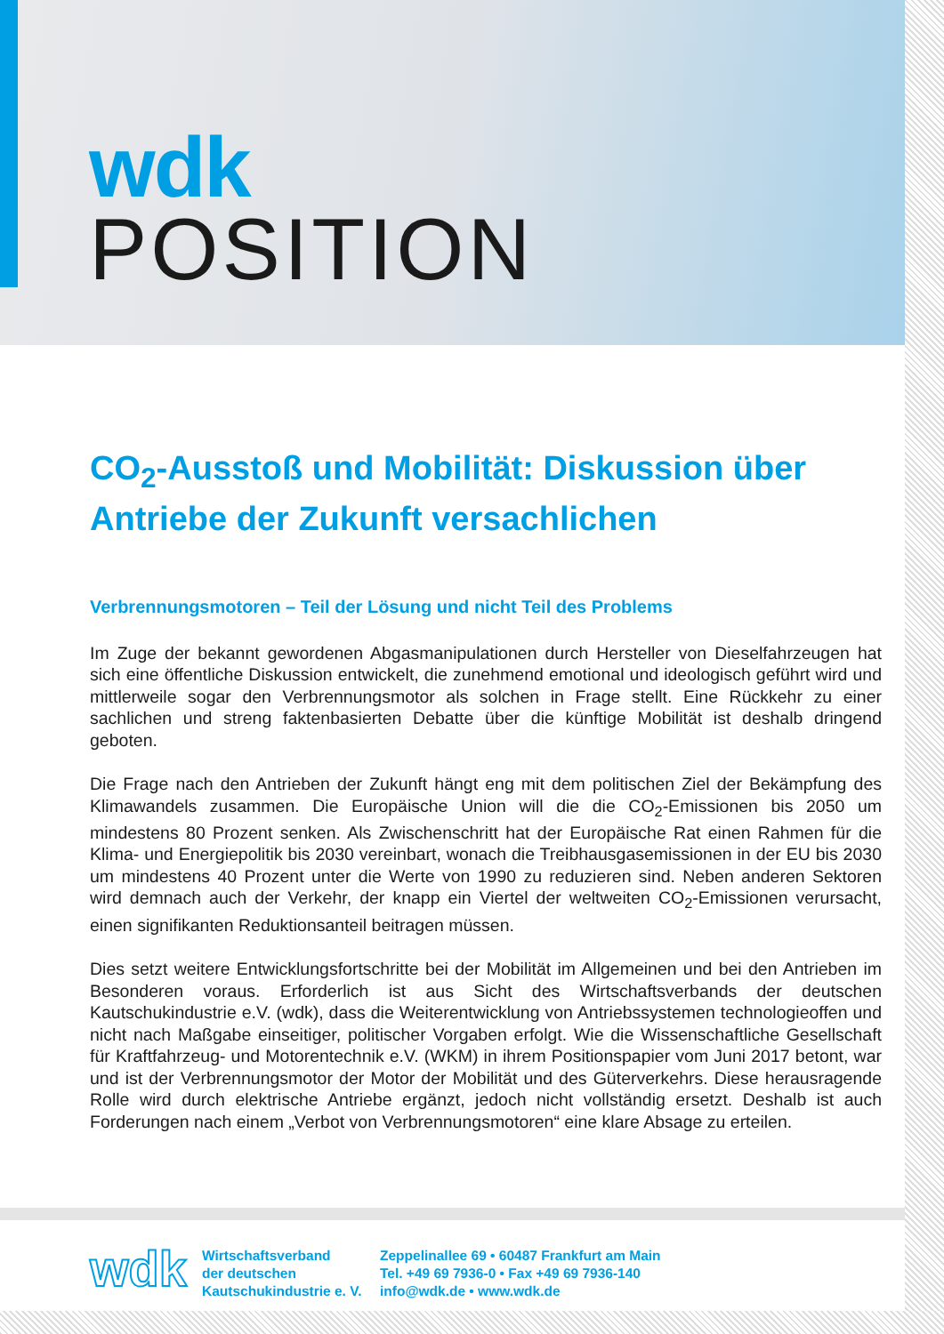wdk
POSITION
CO<sub>2</sub>-Ausstoß und Mobilität: Diskussion über Antriebe der Zukunft versachlichen
Verbrennungsmotoren – Teil der Lösung und nicht Teil des Problems
Im Zuge der bekannt gewordenen Abgasmanipulationen durch Hersteller von Dieselfahrzeugen hat sich eine öffentliche Diskussion entwickelt, die zunehmend emotional und ideologisch ge­führt wird und mittlerweile sogar den Verbrennungsmotor als solchen in Frage stellt. Eine Rück­kehr zu einer sachlichen und streng faktenbasierten Debatte über die künftige Mobilität ist des­halb dringend geboten.
Die Frage nach den Antrieben der Zukunft hängt eng mit dem politischen Ziel der Bekämpfung des Klimawandels zusammen. Die Europäische Union will die die CO<sub>2</sub>-Emissionen bis 2050 um mindestens 80 Prozent senken. Als Zwischenschritt hat der Europäische Rat einen Rahmen für die Klima- und Energiepolitik bis 2030 vereinbart, wonach die Treibhausgasemissionen in der EU bis 2030 um mindestens 40 Prozent unter die Werte von 1990 zu reduzieren sind. Neben anderen Sektoren wird demnach auch der Verkehr, der knapp ein Viertel der weltweiten CO<sub>2</sub>-Emissionen verursacht, einen signifikanten Reduktionsanteil beitragen müssen.
Dies setzt weitere Entwicklungsfortschritte bei der Mobilität im Allgemeinen und bei den Antrie­ben im Besonderen voraus. Erforderlich ist aus Sicht des Wirtschaftsverbands der deutschen Kautschukindustrie e.V. (wdk), dass die Weiterentwicklung von Antriebssystemen technologie­offen und nicht nach Maßgabe einseitiger, politischer Vorgaben erfolgt. Wie die Wissenschaft­liche Gesellschaft für Kraftfahrzeug- und Motorentechnik e.V. (WKM) in ihrem Positionspapier vom Juni 2017 betont, war und ist der Verbrennungsmotor der Motor der Mobilität und des Güterverkehrs. Diese herausragende Rolle wird durch elektrische Antriebe ergänzt, jedoch nicht vollständig ersetzt. Deshalb ist auch Forderungen nach einem „Verbot von Verbrennungs­motoren“ eine klare Absage zu erteilen.
wdk
Wirtschaftsverband
der deutschen
Kautschukindustrie e. V.
Zeppelinallee 69 • 60487 Frankfurt am Main
Tel. +49 69 7936-0 • Fax +49 69 7936-140
info@wdk.de • www.wdk.de